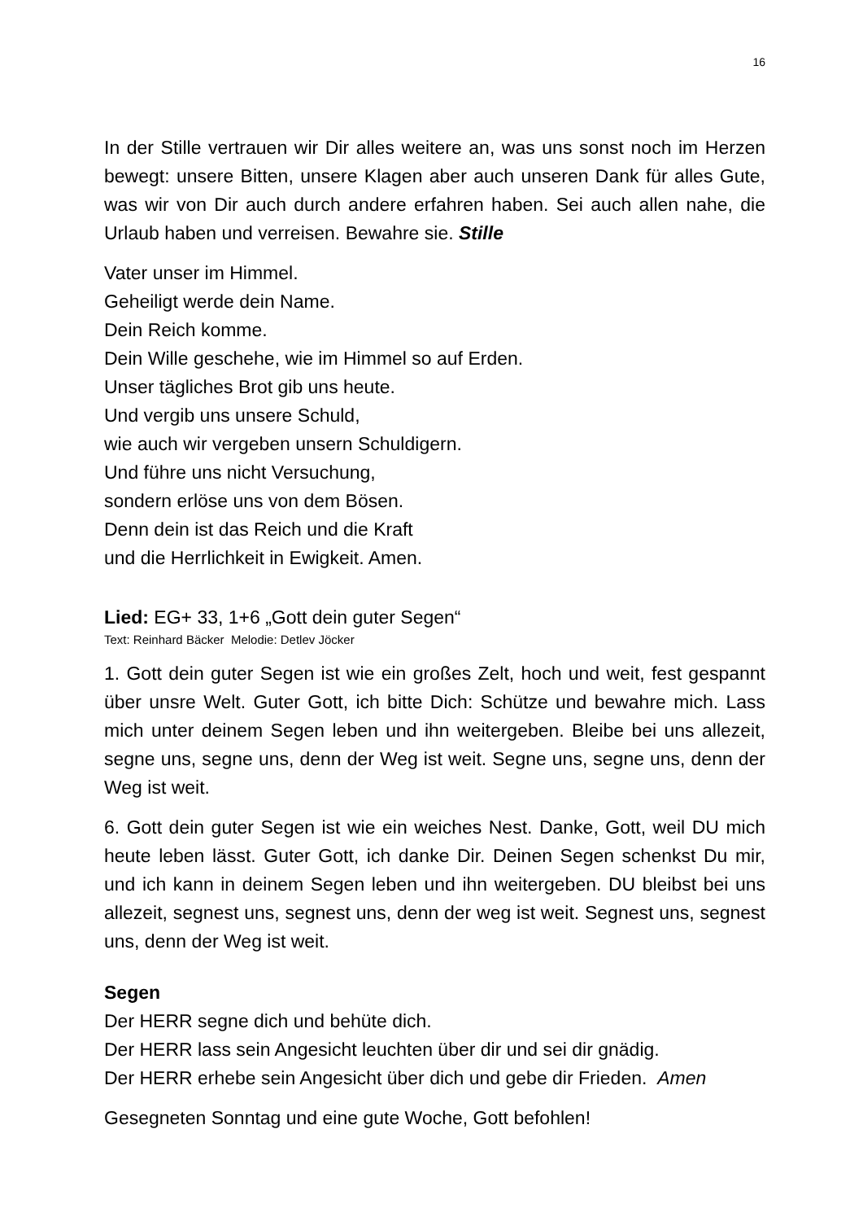16
In der Stille vertrauen wir Dir alles weitere an, was uns sonst noch im Herzen bewegt: unsere Bitten, unsere Klagen aber auch unseren Dank für alles Gute, was wir von Dir auch durch andere erfahren haben. Sei auch allen nahe, die Urlaub haben und verreisen. Bewahre sie. Stille
Vater unser im Himmel.
Geheiligt werde dein Name.
Dein Reich komme.
Dein Wille geschehe, wie im Himmel so auf Erden.
Unser tägliches Brot gib uns heute.
Und vergib uns unsere Schuld,
wie auch wir vergeben unsern Schuldigern.
Und führe uns nicht Versuchung,
sondern erlöse uns von dem Bösen.
Denn dein ist das Reich und die Kraft
und die Herrlichkeit in Ewigkeit. Amen.
Lied: EG+ 33, 1+6 „Gott dein guter Segen“
Text: Reinhard Bäcker Melodie: Detlev Jöcker
1. Gott dein guter Segen ist wie ein großes Zelt, hoch und weit, fest gespannt über unsre Welt. Guter Gott, ich bitte Dich: Schütze und bewahre mich. Lass mich unter deinem Segen leben und ihn weitergeben. Bleibe bei uns allezeit, segne uns, segne uns, denn der Weg ist weit. Segne uns, segne uns, denn der Weg ist weit.
6. Gott dein guter Segen ist wie ein weiches Nest. Danke, Gott, weil DU mich heute leben lässt. Guter Gott, ich danke Dir. Deinen Segen schenkst Du mir, und ich kann in deinem Segen leben und ihn weitergeben. DU bleibst bei uns allezeit, segnest uns, segnest uns, denn der weg ist weit. Segnest uns, segnest uns, denn der Weg ist weit.
Segen
Der HERR segne dich und behüte dich.
Der HERR lass sein Angesicht leuchten über dir und sei dir gnädig.
Der HERR erhebe sein Angesicht über dich und gebe dir Frieden. Amen
Gesegneten Sonntag und eine gute Woche, Gott befohlen!